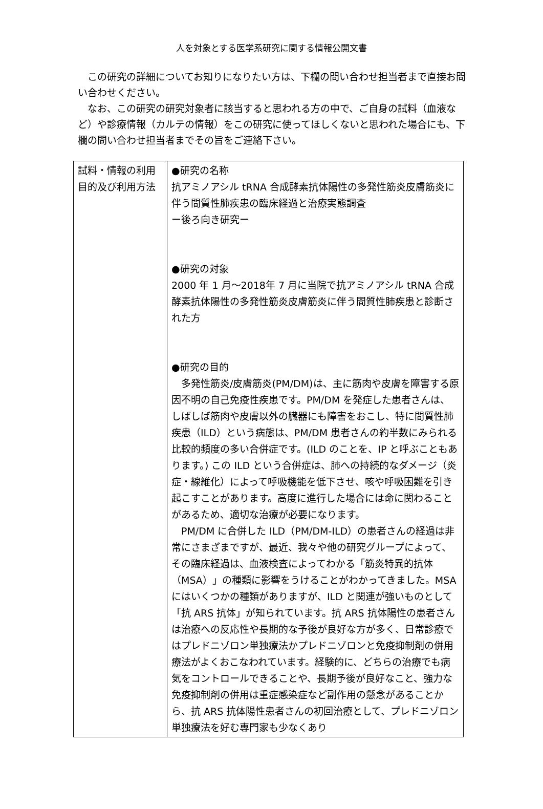人を対象とする医学系研究に関する情報公開文書
この研究の詳細についてお知りになりたい方は、下欄の問い合わせ担当者まで直接お問い合わせください。
なお、この研究の研究対象者に該当すると思われる方の中で、ご自身の試料（血液など）や診療情報（カルテの情報）をこの研究に使ってほしくないと思われた場合にも、下欄の問い合わせ担当者までその旨をご連絡下さい。
| 試料・情報の利用目的及び利用方法 | ●研究の名称 抗アミノアシル tRNA 合成酵素抗体陽性の多発性筋炎皮膚筋炎に伴う間質性肺疾患の臨床経過と治療実態調査 ー後ろ向き研究ー ●研究の対象 2000 年 1 月～2018年 7 月に当院で抗アミノアシル tRNA 合成酵素抗体陽性の多発性筋炎皮膚筋炎に伴う間質性肺疾患と診断された方 ●研究の目的 多発性筋炎/皮膚筋炎(PM/DM)は、主に筋肉や皮膚を障害する原因不明の自己免疫性疾患です。PM/DM を発症した患者さんは、しばしば筋肉や皮膚以外の臓器にも障害をおこし、特に間質性肺疾患（ILD）という病態は、PM/DM 患者さんの約半数にみられる比較的頻度の多い合併症です。(ILD のことを、IP と呼ぶこともあります。) この ILD という合併症は、肺への持続的なダメージ（炎症・線維化）によって呼吸機能を低下させ、咳や呼吸困難を引き起こすことがあります。高度に進行した場合には命に関わることがあるため、適切な治療が必要になります。 PM/DM に合併した ILD（PM/DM-ILD）の患者さんの経過は非常にさまざまですが、最近、我々や他の研究グループによって、その臨床経過は、血液検査によってわかる「筋炎特異的抗体（MSA）」の種類に影響をうけることがわかってきました。MSA にはいくつかの種類がありますが、ILD と関連が強いものとして「抗 ARS 抗体」が知られています。抗 ARS 抗体陽性の患者さんは治療への反応性や長期的な予後が良好な方が多く、日常診療ではプレドニゾロン単独療法かプレドニゾロンと免疫抑制剤の併用療法がよくおこなわれています。経験的に、どちらの治療でも病気をコントロールできることや、長期予後が良好なこと、強力な免疫抑制剤の併用は重症感染症など副作用の懸念があることから、抗 ARS 抗体陽性患者さんの初回治療として、プレドニゾロン単独療法を好む専門家も少なくあり |